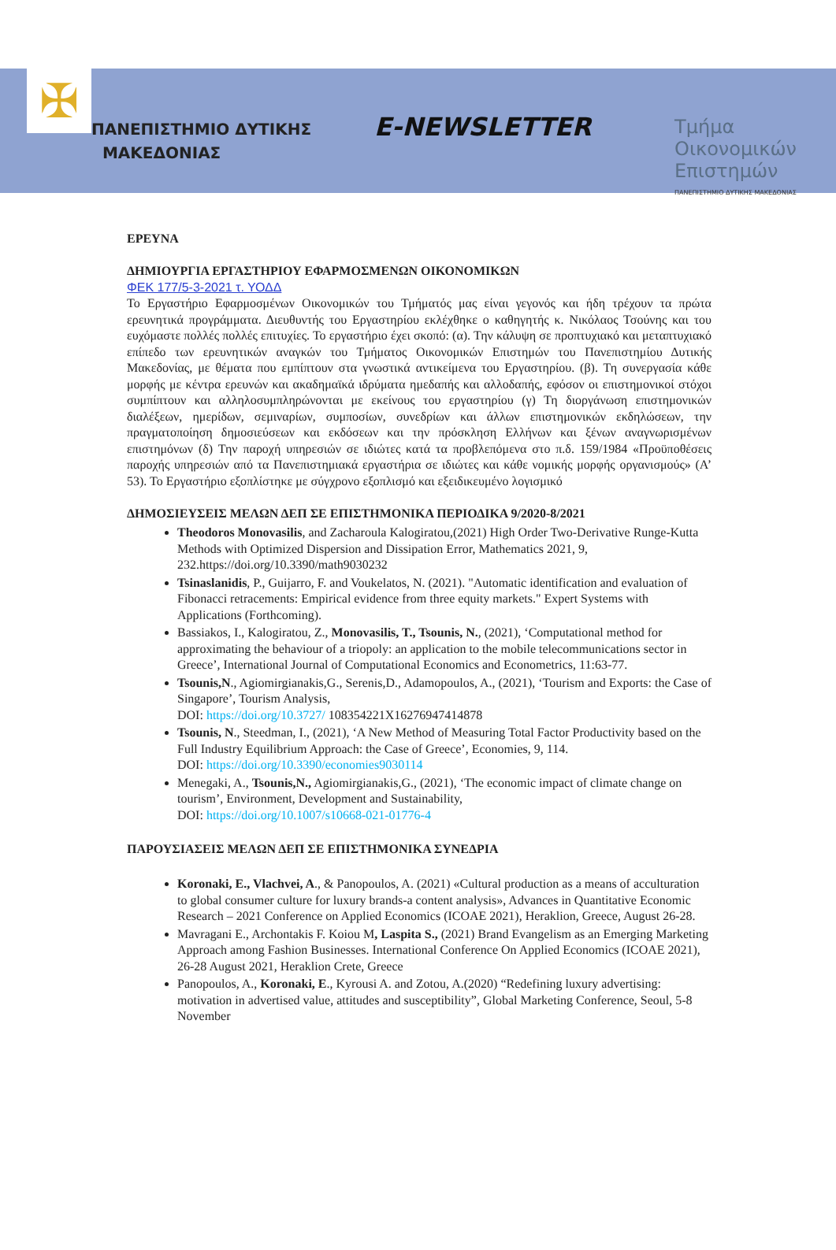✠
ΠΑΝΕΠΙΣΤΗΜΙΟ ΔΥΤΙΚΗΣ
ΜΑΚΕΔΟΝΙΑΣ
E-NEWSLETTER
Τμήμα
Οικονομικών
Επιστημών
ΠΑΝΕΠΙΣΤΗΜΙΟ ΔΥΤΙΚΗΣ ΜΑΚΕΔΟΝΙΑΣ
ΕΡΕΥΝΑ
ΔΗΜΙΟΥΡΓΙΑ ΕΡΓΑΣΤΗΡΙΟΥ ΕΦΑΡΜΟΣΜΕΝΩΝ ΟΙΚΟΝΟΜΙΚΩΝ
ΦΕΚ 177/5-3-2021 τ. ΥΟΔΔ
Το Εργαστήριο Εφαρμοσμένων Οικονομικών του Τμήματός μας είναι γεγονός και ήδη τρέχουν τα πρώτα ερευνητικά προγράμματα. Διευθυντής του Εργαστηρίου εκλέχθηκε ο καθηγητής κ. Νικόλαος Τσούνης και του ευχόμαστε πολλές πολλές επιτυχίες. Το εργαστήριο έχει σκοπό: (α). Την κάλυψη σε προπτυχιακό και μεταπτυχιακό επίπεδο των ερευνητικών αναγκών του Τμήματος Οικονομικών Επιστημών του Πανεπιστημίου Δυτικής Μακεδονίας, με θέματα που εμπίπτουν στα γνωστικά αντικείμενα του Εργαστηρίου. (β). Τη συνεργασία κάθε μορφής με κέντρα ερευνών και ακαδημαϊκά ιδρύματα ημεδαπής και αλλοδαπής, εφόσον οι επιστημονικοί στόχοι συμπίπτουν και αλληλοσυμπληρώνονται με εκείνους του εργαστηρίου (γ) Τη διοργάνωση επιστημονικών διαλέξεων, ημερίδων, σεμιναρίων, συμποσίων, συνεδρίων και άλλων επιστημονικών εκδηλώσεων, την πραγματοποίηση δημοσιεύσεων και εκδόσεων και την πρόσκληση Ελλήνων και ξένων αναγνωρισμένων επιστημόνων (δ) Την παροχή υπηρεσιών σε ιδιώτες κατά τα προβλεπόμενα στο π.δ. 159/1984 «Προϋποθέσεις παροχής υπηρεσιών από τα Πανεπιστημιακά εργαστήρια σε ιδιώτες και κάθε νομικής μορφής οργανισμούς» (Α’ 53). Το Εργαστήριο εξοπλίστηκε με σύγχρονο εξοπλισμό και εξειδικευμένο λογισμικό
ΔΗΜΟΣΙΕΥΣΕΙΣ ΜΕΛΩΝ ΔΕΠ ΣΕ ΕΠΙΣΤΗΜΟΝΙΚΑ ΠΕΡΙΟΔΙΚΑ 9/2020-8/2021
Theodoros Monovasilis, and Zacharoula Kalogiratou,(2021) High Order Two-Derivative Runge-Kutta Methods with Optimized Dispersion and Dissipation Error, Mathematics 2021, 9, 232.https://doi.org/10.3390/math9030232
Tsinaslanidis, P., Guijarro, F. and Voukelatos, N. (2021). "Automatic identification and evaluation of Fibonacci retracements: Empirical evidence from three equity markets." Expert Systems with Applications (Forthcoming).
Bassiakos, I., Kalogiratou, Z., Monovasilis, T., Tsounis, N., (2021), ‘Computational method for approximating the behaviour of a triopoly: an application to the mobile telecommunications sector in Greece’, International Journal of Computational Economics and Econometrics, 11:63-77.
Tsounis,N., Agiomirgianakis,G., Serenis,D., Adamopoulos, A., (2021), ‘Tourism and Exports: the Case of Singapore’, Tourism Analysis,
DOI: https://doi.org/10.3727/ 108354221X16276947414878
Tsounis, N., Steedman, I., (2021), ‘A New Method of Measuring Total Factor Productivity based on the Full Industry Equilibrium Approach: the Case of Greece’, Economies, 9, 114.
DOI: https://doi.org/10.3390/economies9030114
Menegaki, A., Tsounis,N., Agiomirgianakis,G., (2021), ‘The economic impact of climate change on tourism’, Environment, Development and Sustainability,
DOI: https://doi.org/10.1007/s10668-021-01776-4
ΠΑΡΟΥΣΙΑΣΕΙΣ ΜΕΛΩΝ ΔΕΠ ΣΕ ΕΠΙΣΤΗΜΟΝΙΚΑ ΣΥΝΕΔΡΙΑ
Koronaki, E., Vlachvei, A., & Panopoulos, A. (2021) «Cultural production as a means of acculturation to global consumer culture for luxury brands-a content analysis», Advances in Quantitative Economic Research – 2021 Conference on Applied Economics (ICOAE 2021), Heraklion, Greece, August 26-28.
Mavragani E., Archontakis F. Koiou M, Laspita S., (2021) Brand Evangelism as an Emerging Marketing Approach among Fashion Businesses. International Conference On Applied Economics (ICOAE 2021), 26-28 August 2021, Heraklion Crete, Greece
Panopoulos, A., Koronaki, E., Kyrousi A. and Zotou, A.(2020) “Redefining luxury advertising: motivation in advertised value, attitudes and susceptibility”, Global Marketing Conference, Seoul, 5-8 November